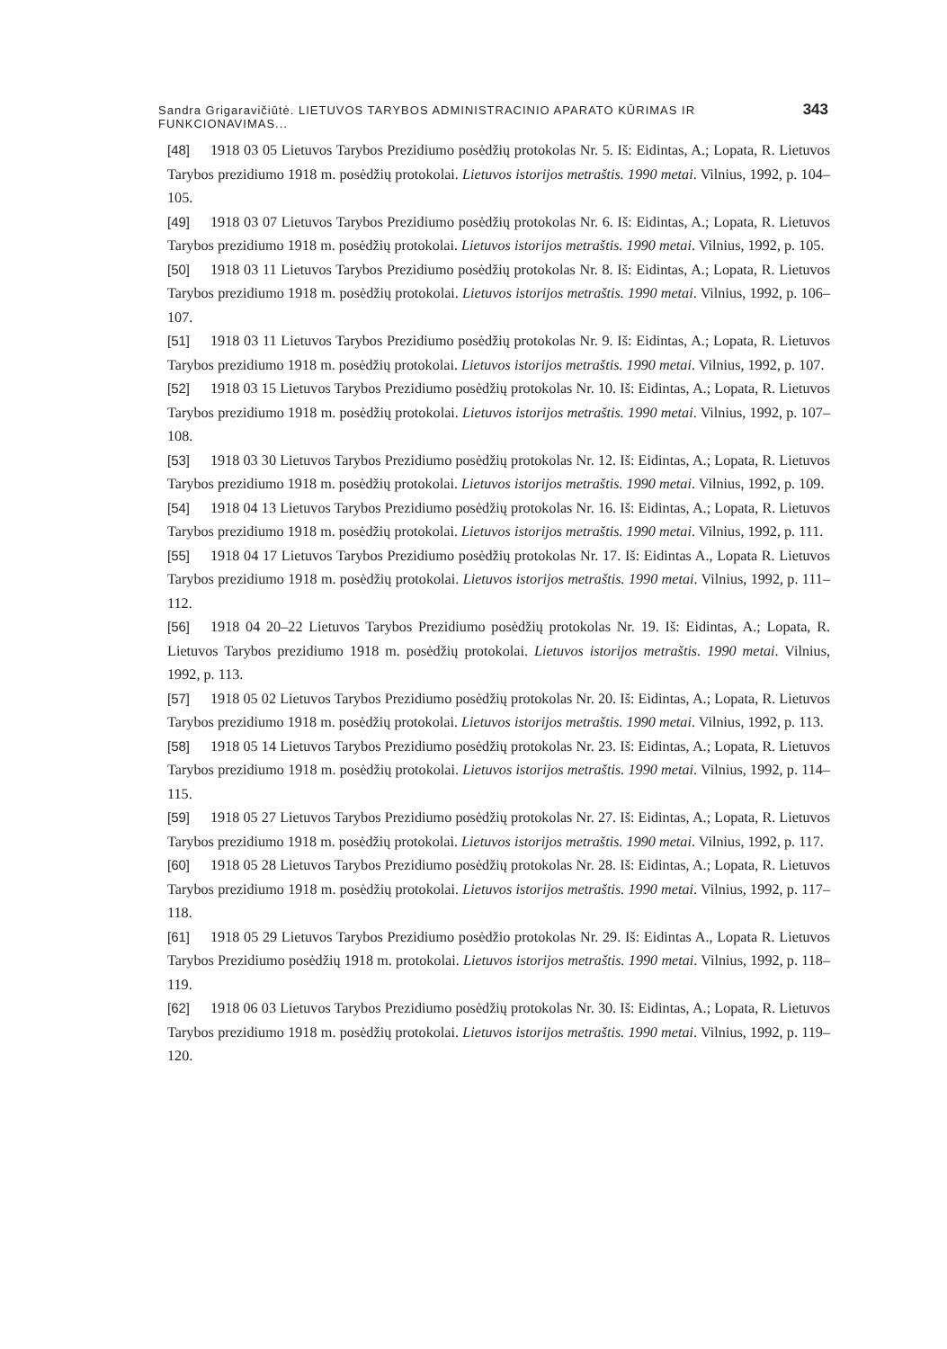Sandra Grigaravičiūtė. LIETUVOS TARYBOS ADMINISTRACINIO APARATO KŪRIMAS IR FUNKCIONAVIMAS... 343
[48] 1918 03 05 Lietuvos Tarybos Prezidiumo posėdžių protokolas Nr. 5. Iš: Eidintas, A.; Lopata, R. Lietuvos Tarybos prezidiumo 1918 m. posėdžių protokolai. Lietuvos istorijos metraštis. 1990 metai. Vilnius, 1992, p. 104–105.
[49] 1918 03 07 Lietuvos Tarybos Prezidiumo posėdžių protokolas Nr. 6. Iš: Eidintas, A.; Lopata, R. Lietuvos Tarybos prezidiumo 1918 m. posėdžių protokolai. Lietuvos istorijos metraštis. 1990 metai. Vilnius, 1992, p. 105.
[50] 1918 03 11 Lietuvos Tarybos Prezidiumo posėdžių protokolas Nr. 8. Iš: Eidintas, A.; Lopata, R. Lietuvos Tarybos prezidiumo 1918 m. posėdžių protokolai. Lietuvos istorijos metraštis. 1990 metai. Vilnius, 1992, p. 106–107.
[51] 1918 03 11 Lietuvos Tarybos Prezidiumo posėdžių protokolas Nr. 9. Iš: Eidintas, A.; Lopata, R. Lietuvos Tarybos prezidiumo 1918 m. posėdžių protokolai. Lietuvos istorijos metraštis. 1990 metai. Vilnius, 1992, p. 107.
[52] 1918 03 15 Lietuvos Tarybos Prezidiumo posėdžių protokolas Nr. 10. Iš: Eidintas, A.; Lopata, R. Lietuvos Tarybos prezidiumo 1918 m. posėdžių protokolai. Lietuvos istorijos metraštis. 1990 metai. Vilnius, 1992, p. 107–108.
[53] 1918 03 30 Lietuvos Tarybos Prezidiumo posėdžių protokolas Nr. 12. Iš: Eidintas, A.; Lopata, R. Lietuvos Tarybos prezidiumo 1918 m. posėdžių protokolai. Lietuvos istorijos metraštis. 1990 metai. Vilnius, 1992, p. 109.
[54] 1918 04 13 Lietuvos Tarybos Prezidiumo posėdžių protokolas Nr. 16. Iš: Eidintas, A.; Lopata, R. Lietuvos Tarybos prezidiumo 1918 m. posėdžių protokolai. Lietuvos istorijos metraštis. 1990 metai. Vilnius, 1992, p. 111.
[55] 1918 04 17 Lietuvos Tarybos Prezidiumo posėdžių protokolas Nr. 17. Iš: Eidintas A., Lopata R. Lietuvos Tarybos prezidiumo 1918 m. posėdžių protokolai. Lietuvos istorijos metraštis. 1990 metai. Vilnius, 1992, p. 111–112.
[56] 1918 04 20–22 Lietuvos Tarybos Prezidiumo posėdžių protokolas Nr. 19. Iš: Eidintas, A.; Lopata, R. Lietuvos Tarybos prezidiumo 1918 m. posėdžių protokolai. Lietuvos istorijos metraštis. 1990 metai. Vilnius, 1992, p. 113.
[57] 1918 05 02 Lietuvos Tarybos Prezidiumo posėdžių protokolas Nr. 20. Iš: Eidintas, A.; Lopata, R. Lietuvos Tarybos prezidiumo 1918 m. posėdžių protokolai. Lietuvos istorijos metraštis. 1990 metai. Vilnius, 1992, p. 113.
[58] 1918 05 14 Lietuvos Tarybos Prezidiumo posėdžių protokolas Nr. 23. Iš: Eidintas, A.; Lopata, R. Lietuvos Tarybos prezidiumo 1918 m. posėdžių protokolai. Lietuvos istorijos metraštis. 1990 metai. Vilnius, 1992, p. 114–115.
[59] 1918 05 27 Lietuvos Tarybos Prezidiumo posėdžių protokolas Nr. 27. Iš: Eidintas, A.; Lopata, R. Lietuvos Tarybos prezidiumo 1918 m. posėdžių protokolai. Lietuvos istorijos metraštis. 1990 metai. Vilnius, 1992, p. 117.
[60] 1918 05 28 Lietuvos Tarybos Prezidiumo posėdžių protokolas Nr. 28. Iš: Eidintas, A.; Lopata, R. Lietuvos Tarybos prezidiumo 1918 m. posėdžių protokolai. Lietuvos istorijos metraštis. 1990 metai. Vilnius, 1992, p. 117–118.
[61] 1918 05 29 Lietuvos Tarybos Prezidiumo posėdžio protokolas Nr. 29. Iš: Eidintas A., Lopata R. Lietuvos Tarybos Prezidiumo posėdžių 1918 m. protokolai. Lietuvos istorijos metraštis. 1990 metai. Vilnius, 1992, p. 118–119.
[62] 1918 06 03 Lietuvos Tarybos Prezidiumo posėdžių protokolas Nr. 30. Iš: Eidintas, A.; Lopata, R. Lietuvos Tarybos prezidiumo 1918 m. posėdžių protokolai. Lietuvos istorijos metraštis. 1990 metai. Vilnius, 1992, p. 119–120.